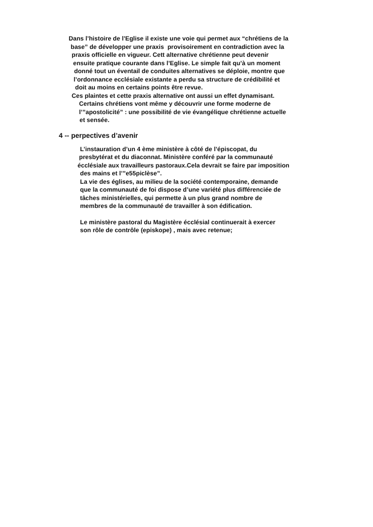Dans l’histoire de l’Eglise il existe une voie qui permet aux “chrétiens de la
base” de développer une praxis provisoirement en contradiction avec la
praxis officielle en vigueur. Cett alternative chrétienne peut devenir
ensuite pratique courante dans l’Eglise. Le simple fait qu’à un moment
donné tout un éventail de conduites alternatives se déploie, montre que
l’ordonnance ecclésiale existante a perdu sa structure de crédibilité et
doit au moins en certains points être revue.
Ces plaintes et cette praxis alternative ont aussi un effet dynamisant.
Certains chrétiens vont même y découvrir une forme moderne de
l’”apostolicité” : une possibilité de vie évangélique chrétienne actuelle
et sensée.
4 -- perpectives d’avenir
L’instauration d’un 4 ème ministère à côté de l’épiscopat, du
presbytérat et du diaconnat. Ministère conféré par la communauté
écclésiale aux travailleurs pastoraux.Cela devrait se faire par imposition
des mains et l’”e55piclèse”.
La vie des églises, au milieu de la société contemporaine, demande
que la communauté de foi dispose d’une variété plus différenciée de
tâches ministérielles, qui permette à un plus grand nombre de
membres de la communauté de travailler à son édification.
Le ministère pastoral du Magistère écclésial continuerait à exercer
son rôle de contrôle (episkope) , mais avec retenue;